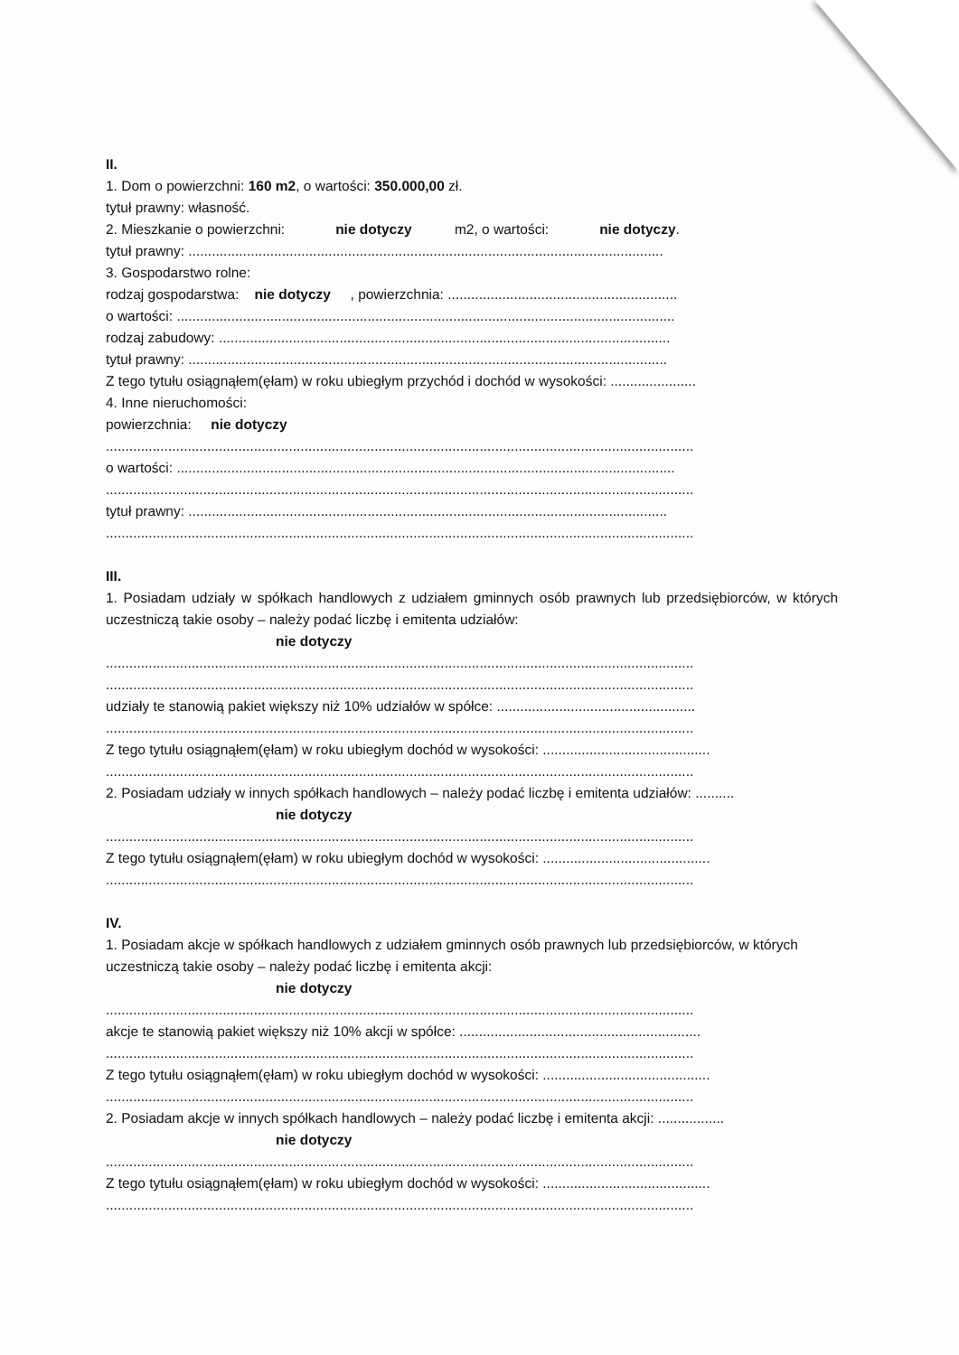II.
1. Dom o powierzchni: 160 m2, o wartości: 350.000,00 zł.
tytuł prawny: własność.
2. Mieszkanie o powierzchni: nie dotyczy m2, o wartości: nie dotyczy.
tytuł prawny: ..........................................................................................................................
3. Gospodarstwo rolne:
rodzaj gospodarstwa: nie dotyczy , powierzchnia: ...........................................................
o wartości: ................................................................................................................................
rodzaj zabudowy: ....................................................................................................................
tytuł prawny: ...........................................................................................................................
Z tego tytułu osiągnąłem(ęłam) w roku ubiegłym przychód i dochód w wysokości: ......................
4. Inne nieruchomości:
powierzchnia: nie dotyczy
.......................................................................................................................................................
o wartości: ................................................................................................................................
.......................................................................................................................................................
tytuł prawny: ...........................................................................................................................
.......................................................................................................................................................
III.
1. Posiadam udziały w spółkach handlowych z udziałem gminnych osób prawnych lub przedsiębiorców, w których uczestniczą takie osoby – należy podać liczbę i emitenta udziałów:
nie dotyczy
.......................................................................................................................................................
.......................................................................................................................................................
udziały te stanowią pakiet większy niż 10% udziałów w spółce: ...................................................
.......................................................................................................................................................
Z tego tytułu osiągnąłem(ęłam) w roku ubiegłym dochód w wysokości: ...........................................
.......................................................................................................................................................
2. Posiadam udziały w innych spółkach handlowych – należy podać liczbę i emitenta udziałów: ..........
nie dotyczy
.......................................................................................................................................................
Z tego tytułu osiągnąłem(ęłam) w roku ubiegłym dochód w wysokości: ...........................................
.......................................................................................................................................................
IV.
1. Posiadam akcje w spółkach handlowych z udziałem gminnych osób prawnych lub przedsiębiorców, w których uczestniczą takie osoby – należy podać liczbę i emitenta akcji:
nie dotyczy
.......................................................................................................................................................
akcje te stanowią pakiet większy niż 10% akcji w spółce: ..............................................................
.......................................................................................................................................................
Z tego tytułu osiągnąłem(ęłam) w roku ubiegłym dochód w wysokości: ...........................................
.......................................................................................................................................................
2. Posiadam akcje w innych spółkach handlowych – należy podać liczbę i emitenta akcji: .................
nie dotyczy
.......................................................................................................................................................
Z tego tytułu osiągnąłem(ęłam) w roku ubiegłym dochód w wysokości: ...........................................
.......................................................................................................................................................